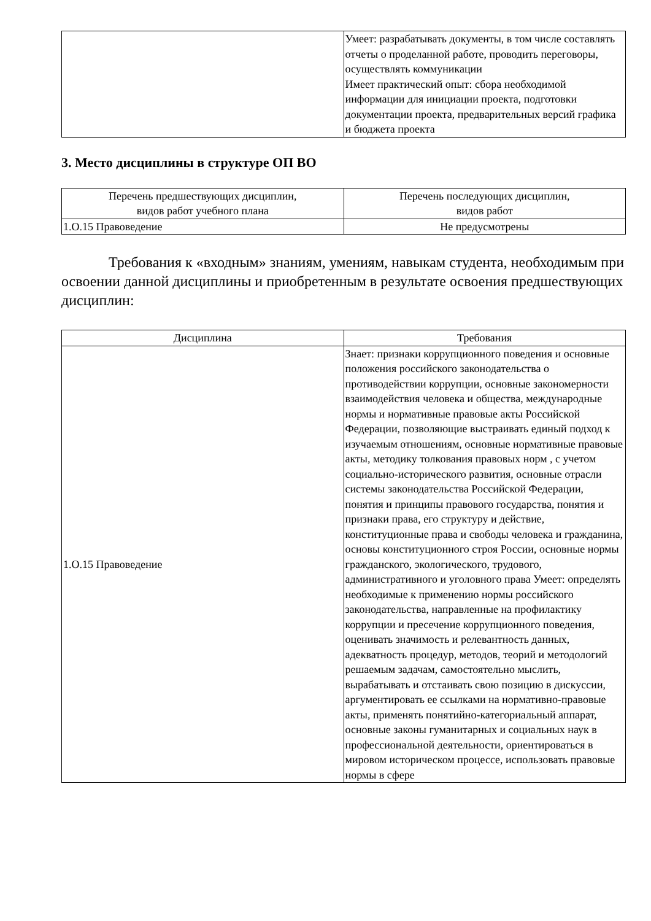| | Умеет: разрабатывать документы, в том числе составлять отчеты о проделанной работе, проводить переговоры, осуществлять коммуникации Имеет практический опыт: сбора необходимой информации для инициации проекта, подготовки документации проекта, предварительных версий графика и бюджета проекта |
3. Место дисциплины в структуре ОП ВО
| Перечень предшествующих дисциплин, видов работ учебного плана | Перечень последующих дисциплин, видов работ |
| --- | --- |
| 1.О.15 Правоведение | Не предусмотрены |
Требования к «входным» знаниям, умениям, навыкам студента, необходимым при освоении данной дисциплины и приобретенным в результате освоения предшествующих дисциплин:
| Дисциплина | Требования |
| --- | --- |
| 1.О.15 Правоведение | Знает: признаки коррупционного поведения и основные положения российского законодательства о противодействии коррупции, основные закономерности взаимодействия человека и общества, международные нормы и нормативные правовые акты Российской Федерации, позволяющие выстраивать единый подход к изучаемым отношениям, основные нормативные правовые акты, методику толкования правовых норм , с учетом социально-исторического развития, основные отрасли системы законодательства Российской Федерации, понятия и принципы правового государства, понятия и признаки права, его структуру и действие, конституционные права и свободы человека и гражданина, основы конституционного строя России, основные нормы гражданского, экологического, трудового, административного и уголовного права Умеет: определять необходимые к применению нормы российского законодательства, направленные на профилактику коррупции и пресечение коррупционного поведения, оценивать значимость и релевантность данных, адекватность процедур, методов, теорий и методологий решаемым задачам, самостоятельно мыслить, вырабатывать и отстаивать свою позицию в дискуссии, аргументировать ее ссылками на нормативно-правовые акты, применять понятийно-категориальный аппарат, основные законы гуманитарных и социальных наук в профессиональной деятельности, ориентироваться в мировом историческом процессе, использовать правовые нормы в сфере |